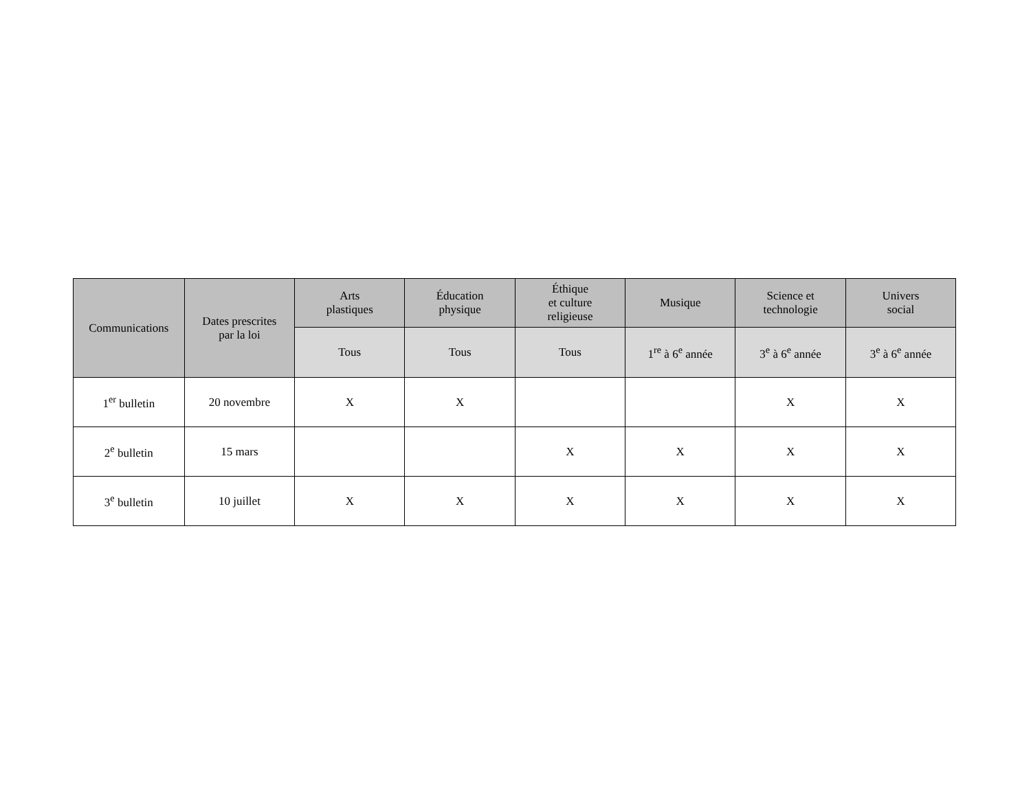| Communications | Dates prescrites par la loi | Arts plastiques | Éducation physique | Éthique et culture religieuse | Musique | Science et technologie | Univers social |
| --- | --- | --- | --- | --- | --- | --- | --- |
| | | Tous | Tous | Tous | 1<sup>re</sup> à 6<sup>e</sup> année | 3<sup>e</sup> à 6<sup>e</sup> année | 3<sup>e</sup> à 6<sup>e</sup> année |
| 1<sup>er</sup> bulletin | 20 novembre | X | X | | | X | X |
| 2<sup>e</sup> bulletin | 15 mars | | | X | X | X | X |
| 3<sup>e</sup> bulletin | 10 juillet | X | X | X | X | X | X |